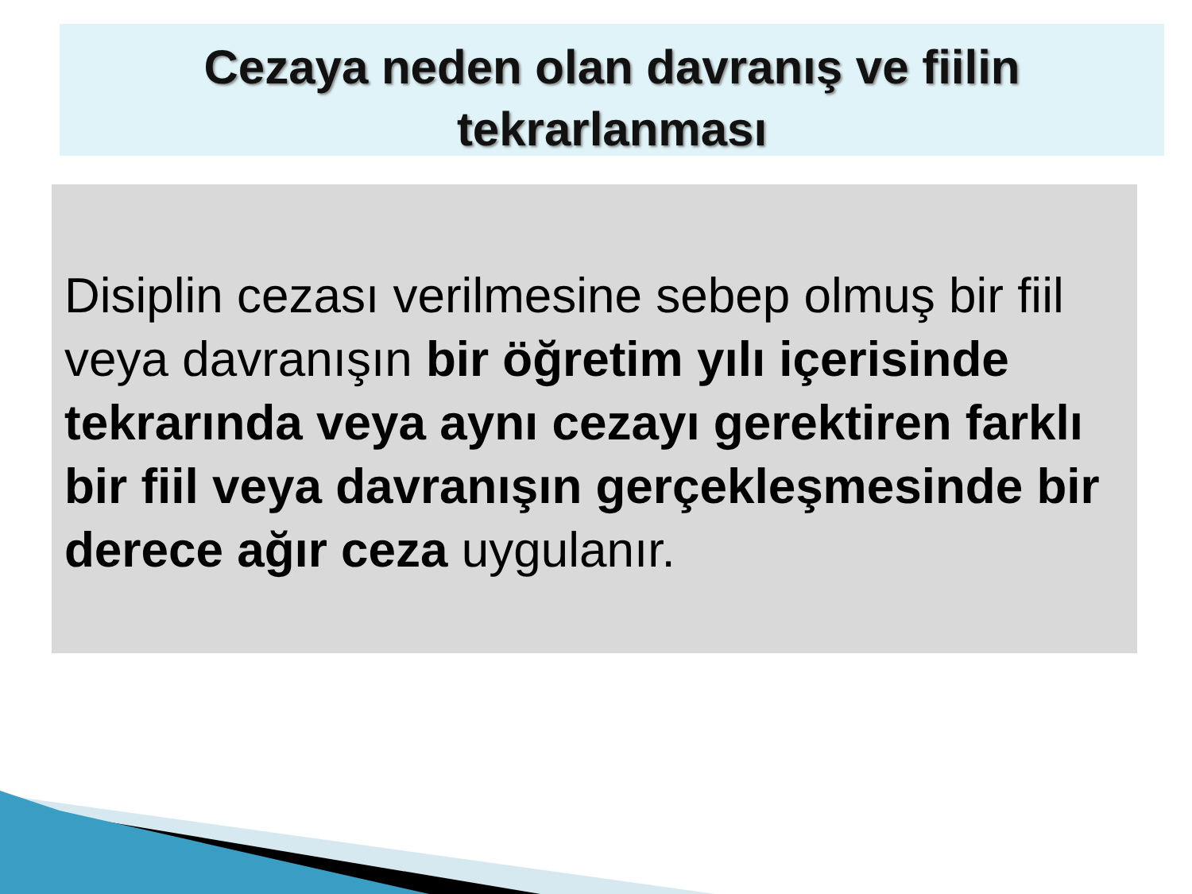Cezaya neden olan davranış ve fiilin
tekrarlanması
Disiplin cezası verilmesine sebep olmuş bir fiil veya davranışın bir öğretim yılı içerisinde tekrarında veya aynı cezayı gerektiren farklı bir fiil veya davranışın gerçekleşmesinde bir derece ağır ceza uygulanır.